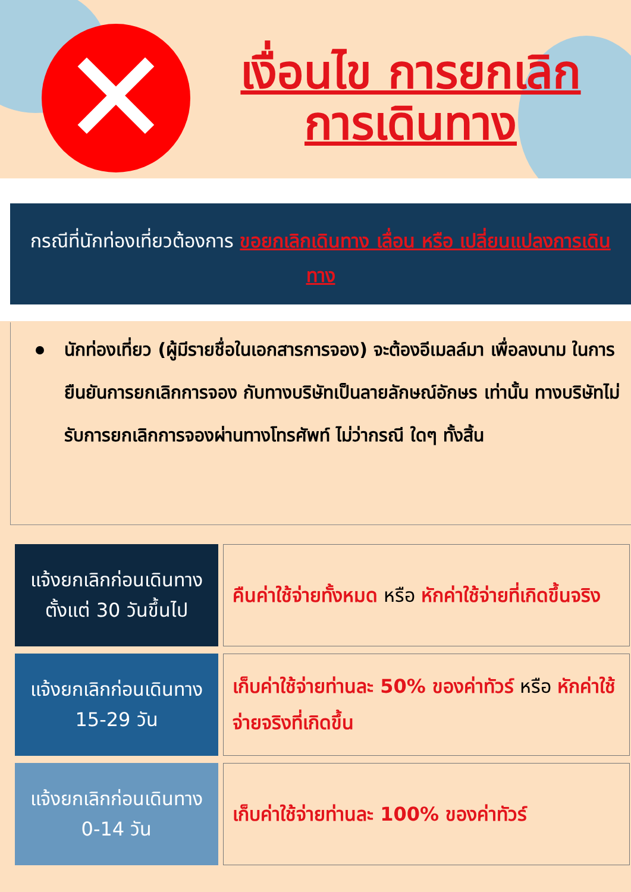✕
เงื่อนไข การยกเลิก
การเดินทาง
กรณีที่นักท่องเที่ยวต้องการ ขอยกเลิกเดินทาง เลื่อน หรือ เปลี่ยนแปลงการเดินทาง
นักท่องเที่ยว (ผู้มีรายชื่อในเอกสารการจอง) จะต้องอีเมลล์มา เพื่อลงนาม ในการยืนยันการยกเลิกการจอง กับทางบริษัทเป็นลายลักษณ์อักษร เท่านั้น ทางบริษัทไม่รับการยกเลิกการจองผ่านทางโทรศัพท์ ไม่ว่ากรณี ใดๆ ทั้งสิ้น
| แจ้งยกเลิกก่อนเดินทาง ตั้งแต่ 30 วันขึ้นไป | คืนค่าใช้จ่ายทั้งหมด หรือ หักค่าใช้จ่ายที่เกิดขึ้นจริง |
| แจ้งยกเลิกก่อนเดินทาง 15-29 วัน | เก็บค่าใช้จ่ายท่านละ 50% ของค่าทัวร์ หรือ หักค่าใช้จ่ายจริงที่เกิดขึ้น |
| แจ้งยกเลิกก่อนเดินทาง 0-14 วัน | เก็บค่าใช้จ่ายท่านละ 100% ของค่าทัวร์ |